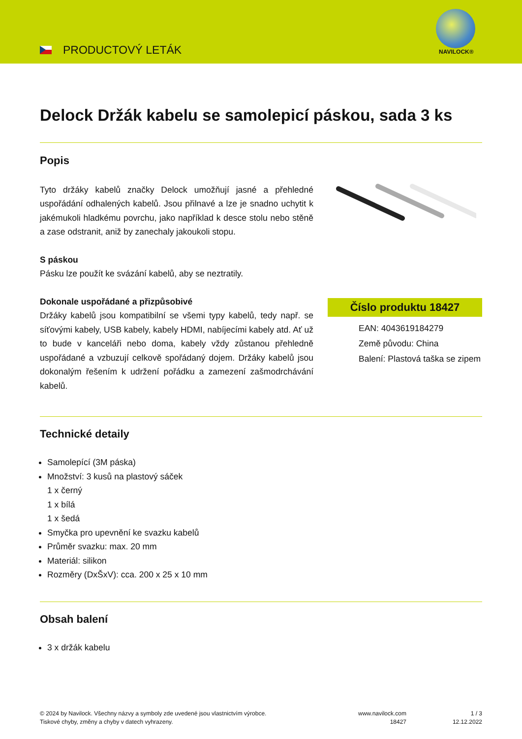PRODUCTOVÝ LETÁK NAVILOCK®
Delock Držák kabelu se samolepicí páskou, sada 3 ks
Popis
Tyto držáky kabelů značky Delock umožňují jasné a přehledné uspořádání odhalených kabelů. Jsou přilnavé a lze je snadno uchytit k jakémukoli hladkému povrchu, jako například k desce stolu nebo stěně a zase odstranit, aniž by zanechaly jakoukoli stopu.
S páskou
Pásku lze použít ke svázání kabelů, aby se neztratily.
Dokonale uspořádané a přizpůsobivé
Držáky kabelů jsou kompatibilní se všemi typy kabelů, tedy např. se síťovými kabely, USB kabely, kabely HDMI, nabíjecími kabely atd. Ať už to bude v kanceláři nebo doma, kabely vždy zůstanou přehledně uspořádané a vzbuzují celkově spořádaný dojem. Držáky kabelů jsou dokonalým řešením k udržení pořádku a zamezení zašmodrchávání kabelů.
Číslo produktu 18427
EAN: 4043619184279
Země původu: China
Balení: Plastová taška se zipem
Technické detaily
Samolepící (3M páska)
Množství: 3 kusů na plastový sáček
1 x černý
1 x bílá
1 x šedá
Smyčka pro upevnění ke svazku kabelů
Průměr svazku: max. 20 mm
Materiál: silikon
Rozměry (DxŠxV): cca. 200 x 25 x 10 mm
Obsah balení
3 x držák kabelu
© 2024 by Navilock. Všechny názvy a symboly zde uvedené jsou vlastnictvím výrobce.
Tiskové chyby, změny a chyby v datech vyhrazeny.
www.navilock.com
18427
1 / 3
12.12.2022